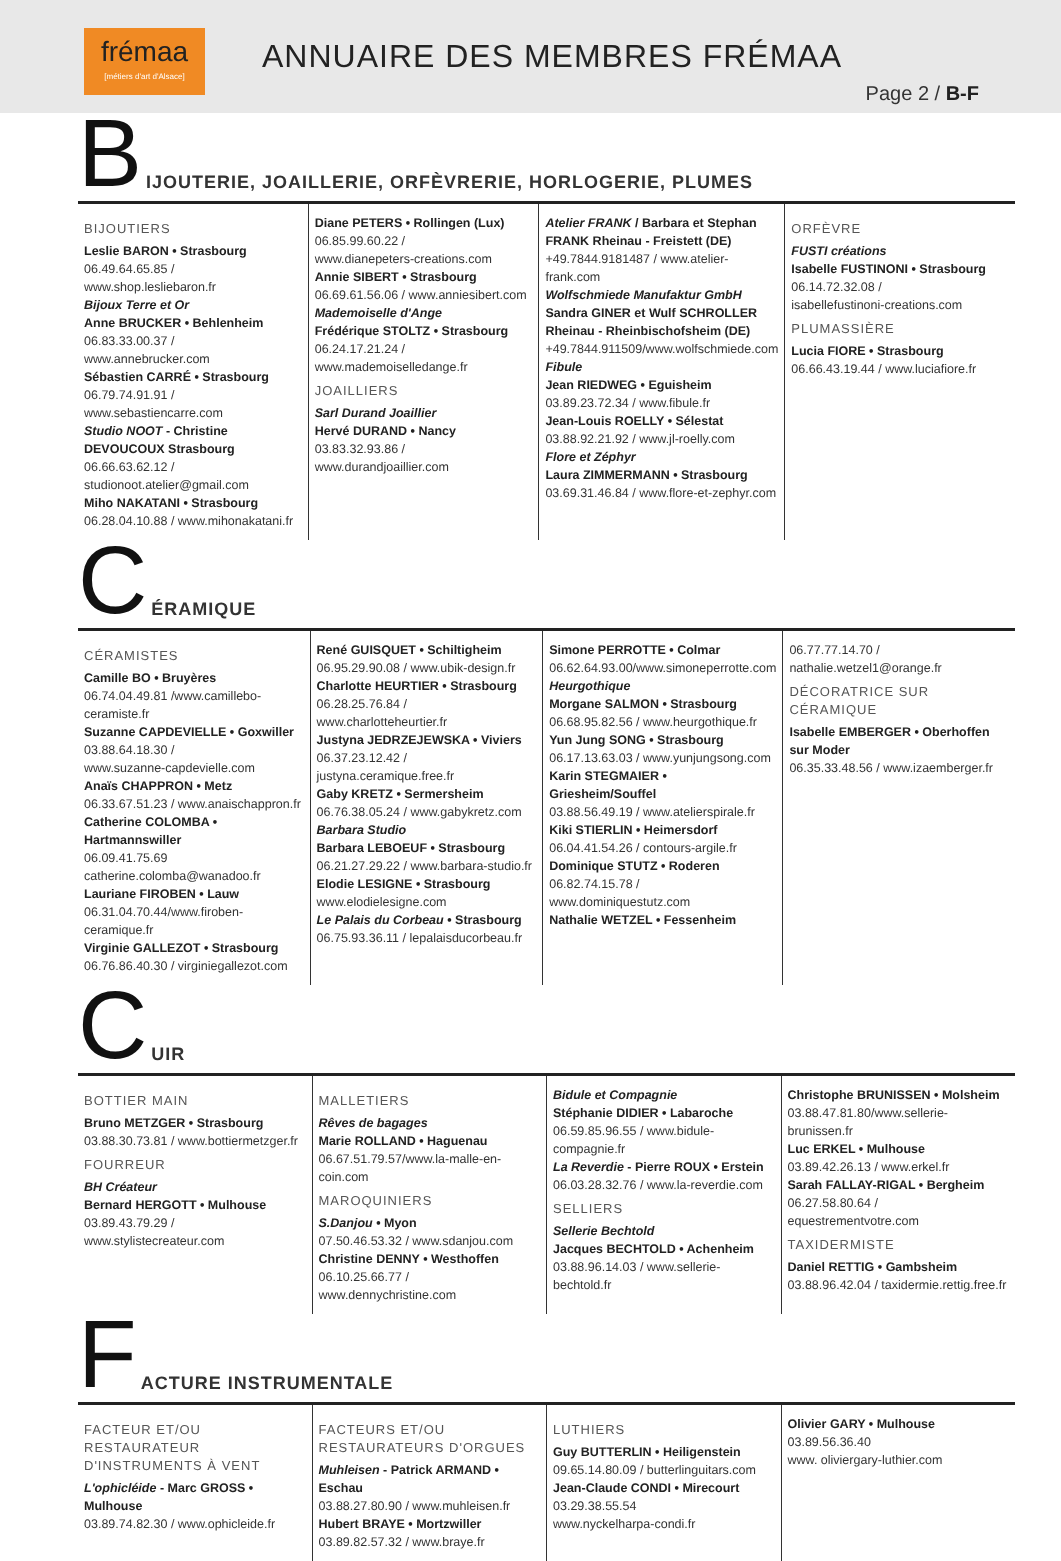frémaa
[métiers d'art d'Alsace]
ANNUAIRE DES MEMBRES FRÉMAA
Page 2 / B-F
B IJOUTERIE, JOAILLERIE, ORFÈVRERIE, HORLOGERIE, PLUMES
BIJOUTIERS
Leslie BARON • Strasbourg
06.49.64.65.85 / www.shop.lesliebaron.fr
Bijoux Terre et Or
Anne BRUCKER • Behlenheim
06.83.33.00.37 / www.annebrucker.com
Sébastien CARRÉ • Strasbourg
06.79.74.91.91 / www.sebastiencarre.com
Studio NOOT - Christine DEVOUCOUX Strasbourg
06.66.63.62.12 /
studionoot.atelier@gmail.com
Miho NAKATANI • Strasbourg
06.28.04.10.88 / www.mihonakatani.fr
Diane PETERS • Rollingen (Lux)
06.85.99.60.22 /
www.dianepeters-creations.com
Annie SIBERT • Strasbourg
06.69.61.56.06 / www.anniesibert.com
Mademoiselle d'Ange
Frédérique STOLTZ • Strasbourg
06.24.17.21.24 / www.mademoiselledange.fr
JOAILLIERS
Sarl Durand Joaillier
Hervé DURAND • Nancy
03.83.32.93.86 / www.durandjoaillier.com
Atelier FRANK / Barbara et Stephan FRANK Rheinau - Freistett (DE)
+49.7844.9181487 / www.atelier-frank.com
Wolfschmiede Manufaktur GmbH
Sandra GINER et Wulf SCHROLLER Rheinau - Rheinbischofsheim (DE)
+49.7844.911509/www.wolfschmiede.com
Fibule
Jean RIEDWEG • Eguisheim
03.89.23.72.34 / www.fibule.fr
Jean-Louis ROELLY • Sélestat
03.88.92.21.92 / www.jl-roelly.com
Flore et Zéphyr
Laura ZIMMERMANN • Strasbourg
03.69.31.46.84 / www.flore-et-zephyr.com
ORFÈVRE
FUSTI créations
Isabelle FUSTINONI • Strasbourg
06.14.72.32.08 /
isabellefustinoni-creations.com
PLUMASSIÈRE
Lucia FIORE • Strasbourg
06.66.43.19.44 / www.luciafiore.fr
C ÉRAMIQUE
CÉRAMISTES
Camille BO • Bruyères
06.74.04.49.81 /www.camillebo-ceramiste.fr
Suzanne CAPDEVIELLE • Goxwiller
03.88.64.18.30 /
www.suzanne-capdevielle.com
Anaïs CHAPPRON • Metz
06.33.67.51.23 / www.anaischappron.fr
Catherine COLOMBA • Hartmannswiller
06.09.41.75.69
catherine.colomba@wanadoo.fr
Lauriane FIROBEN • Lauw
06.31.04.70.44/www.firoben-ceramique.fr
Virginie GALLEZOT • Strasbourg
06.76.86.40.30 / virginiegallezot.com
René GUISQUET • Schiltigheim
06.95.29.90.08 / www.ubik-design.fr
Charlotte HEURTIER • Strasbourg
06.28.25.76.84 / www.charlotteheurtier.fr
Justyna JEDRZEJEWSKA • Viviers
06.37.23.12.42 / justyna.ceramique.free.fr
Gaby KRETZ • Sermersheim
06.76.38.05.24 / www.gabykretz.com
Barbara Studio
Barbara LEBOEUF • Strasbourg
06.21.27.29.22 / www.barbara-studio.fr
Elodie LESIGNE • Strasbourg
www.elodielesigne.com
Le Palais du Corbeau • Strasbourg
06.75.93.36.11 / lepalaisducorbeau.fr
Simone PERROTTE • Colmar
06.62.64.93.00/www.simoneperrotte.com
Heurgothique
Morgane SALMON • Strasbourg
06.68.95.82.56 / www.heurgothique.fr
Yun Jung SONG • Strasbourg
06.17.13.63.03 / www.yunjungsong.com
Karin STEGMAIER • Griesheim/Souffel
03.88.56.49.19 / www.atelierspirale.fr
Kiki STIERLIN • Heimersdorf
06.04.41.54.26 / contours-argile.fr
Dominique STUTZ • Roderen
06.82.74.15.78 / www.dominiquestutz.com
Nathalie WETZEL • Fessenheim
06.77.77.14.70 / nathalie.wetzel1@orange.fr
DÉCORATRICE SUR CÉRAMIQUE
Isabelle EMBERGER • Oberhoffen sur Moder
06.35.33.48.56 / www.izaemberger.fr
C UIR
BOTTIER MAIN
Bruno METZGER • Strasbourg
03.88.30.73.81 / www.bottiermetzger.fr
FOURREUR
BH Créateur
Bernard HERGOTT • Mulhouse
03.89.43.79.29 / www.stylistecreateur.com
MALLETIERS
Rêves de bagages
Marie ROLLAND • Haguenau
06.67.51.79.57/www.la-malle-en-coin.com
MAROQUINIERS
S.Danjou • Myon
07.50.46.53.32 / www.sdanjou.com
Christine DENNY • Westhoffen
06.10.25.66.77 / www.dennychristine.com
Bidule et Compagnie
Stéphanie DIDIER • Labaroche
06.59.85.96.55 / www.bidule-compagnie.fr
La Reverdie - Pierre ROUX • Erstein
06.03.28.32.76 / www.la-reverdie.com
SELLIERS
Sellerie Bechtold
Jacques BECHTOLD • Achenheim
03.88.96.14.03 / www.sellerie-bechtold.fr
Christophe BRUNISSEN • Molsheim
03.88.47.81.80/www.sellerie-brunissen.fr
Luc ERKEL • Mulhouse
03.89.42.26.13 / www.erkel.fr
Sarah FALLAY-RIGAL • Bergheim
06.27.58.80.64 / equestrementvotre.com
TAXIDERMISTE
Daniel RETTIG • Gambsheim
03.88.96.42.04 / taxidermie.rettig.free.fr
F ACTURE INSTRUMENTALE
FACTEUR ET/OU RESTAURATEUR D'INSTRUMENTS À VENT
L'ophicléide - Marc GROSS • Mulhouse
03.89.74.82.30 / www.ophicleide.fr
FACTEURS ET/OU RESTAURATEURS D'ORGUES
Muhleisen - Patrick ARMAND • Eschau
03.88.27.80.90 / www.muhleisen.fr
Hubert BRAYE • Mortzwiller
03.89.82.57.32 / www.braye.fr
LUTHIERS
Guy BUTTERLIN • Heiligenstein
09.65.14.80.09 / butterlinguitars.com
Jean-Claude CONDI • Mirecourt
03.29.38.55.54
www.nyckelharpa-condi.fr
Olivier GARY • Mulhouse
03.89.56.36.40
www. oliviergary-luthier.com